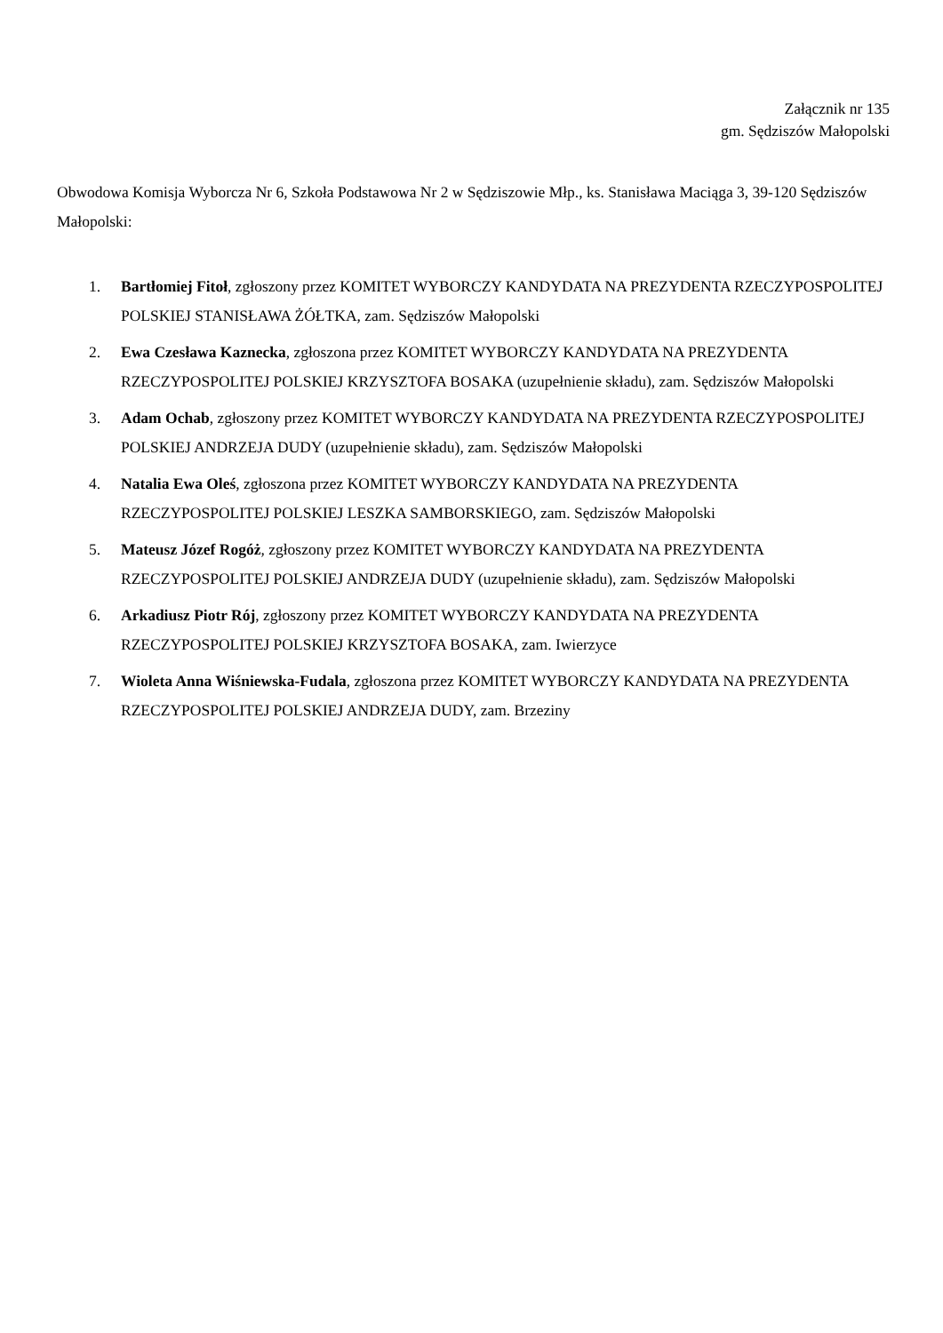Załącznik nr 135
gm. Sędziszów Małopolski
Obwodowa Komisja Wyborcza Nr 6, Szkoła Podstawowa Nr 2 w Sędziszowie Młp., ks. Stanisława Maciąga 3, 39-120 Sędziszów Małopolski:
1. Bartłomiej Fitoł, zgłoszony przez KOMITET WYBORCZY KANDYDATA NA PREZYDENTA RZECZYPOSPOLITEJ POLSKIEJ STANISŁAWA ŻÓŁTKA, zam. Sędziszów Małopolski
2. Ewa Czesława Kaznecka, zgłoszona przez KOMITET WYBORCZY KANDYDATA NA PREZYDENTA RZECZYPOSPOLITEJ POLSKIEJ KRZYSZTOFA BOSAKA (uzupełnienie składu), zam. Sędziszów Małopolski
3. Adam Ochab, zgłoszony przez KOMITET WYBORCZY KANDYDATA NA PREZYDENTA RZECZYPOSPOLITEJ POLSKIEJ ANDRZEJA DUDY (uzupełnienie składu), zam. Sędziszów Małopolski
4. Natalia Ewa Oleś, zgłoszona przez KOMITET WYBORCZY KANDYDATA NA PREZYDENTA RZECZYPOSPOLITEJ POLSKIEJ LESZKA SAMBORSKIEGO, zam. Sędziszów Małopolski
5. Mateusz Józef Rogóż, zgłoszony przez KOMITET WYBORCZY KANDYDATA NA PREZYDENTA RZECZYPOSPOLITEJ POLSKIEJ ANDRZEJA DUDY (uzupełnienie składu), zam. Sędziszów Małopolski
6. Arkadiusz Piotr Rój, zgłoszony przez KOMITET WYBORCZY KANDYDATA NA PREZYDENTA RZECZYPOSPOLITEJ POLSKIEJ KRZYSZTOFA BOSAKA, zam. Iwierzyce
7. Wioleta Anna Wiśniewska-Fudala, zgłoszona przez KOMITET WYBORCZY KANDYDATA NA PREZYDENTA RZECZYPOSPOLITEJ POLSKIEJ ANDRZEJA DUDY, zam. Brzeziny